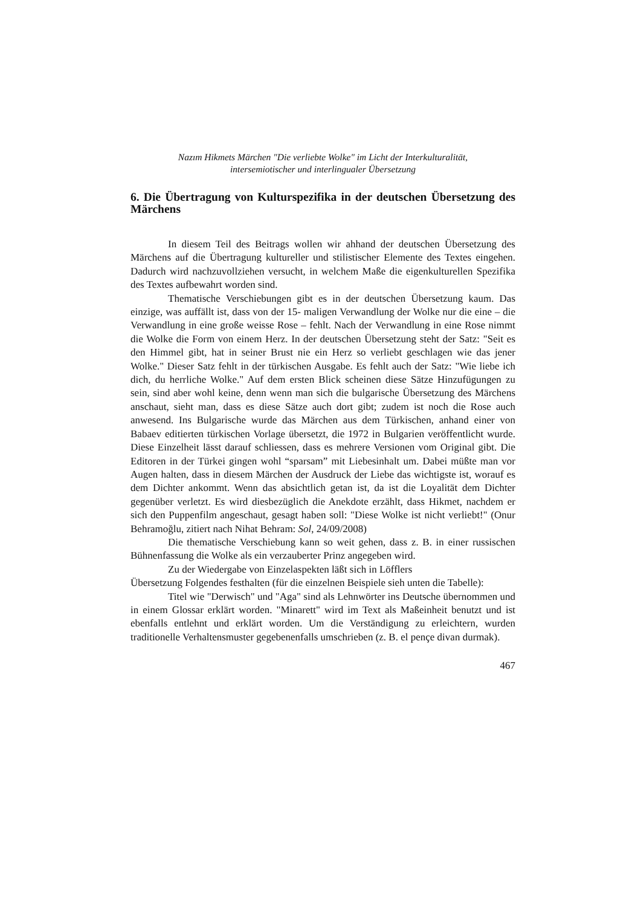Nazım Hikmets Märchen "Die verliebte Wolke" im Licht der Interkulturalität,
intersemiotischer und interlingualer Übersetzung
6. Die Übertragung von Kulturspezifika in der deutschen Übersetzung des Märchens
In diesem Teil des Beitrags wollen wir ahhand der deutschen Übersetzung des Märchens auf die Übertragung kultureller und stilistischer Elemente des Textes eingehen. Dadurch wird nachzuvollziehen versucht, in welchem Maße die eigenkulturellen Spezifika des Textes aufbewahrt worden sind.
Thematische Verschiebungen gibt es in der deutschen Übersetzung kaum. Das einzige, was auffällt ist, dass von der 15- maligen Verwandlung der Wolke nur die eine – die Verwandlung in eine große weisse Rose – fehlt. Nach der Verwandlung in eine Rose nimmt die Wolke die Form von einem Herz. In der deutschen Übersetzung steht der Satz: "Seit es den Himmel gibt, hat in seiner Brust nie ein Herz so verliebt geschlagen wie das jener Wolke." Dieser Satz fehlt in der türkischen Ausgabe. Es fehlt auch der Satz: "Wie liebe ich dich, du herrliche Wolke." Auf dem ersten Blick scheinen diese Sätze Hinzufügungen zu sein, sind aber wohl keine, denn wenn man sich die bulgarische Übersetzung des Märchens anschaut, sieht man, dass es diese Sätze auch dort gibt; zudem ist noch die Rose auch anwesend. Ins Bulgarische wurde das Märchen aus dem Türkischen, anhand einer von Babaev editierten türkischen Vorlage übersetzt, die 1972 in Bulgarien veröffentlicht wurde. Diese Einzelheit lässt darauf schliessen, dass es mehrere Versionen vom Original gibt. Die Editoren in der Türkei gingen wohl “sparsam” mit Liebesinhalt um. Dabei müßte man vor Augen halten, dass in diesem Märchen der Ausdruck der Liebe das wichtigste ist, worauf es dem Dichter ankommt. Wenn das absichtlich getan ist, da ist die Loyalität dem Dichter gegenüber verletzt. Es wird diesbezüglich die Anekdote erzählt, dass Hikmet, nachdem er sich den Puppenfilm angeschaut, gesagt haben soll: "Diese Wolke ist nicht verliebt!" (Onur Behramoğlu, zitiert nach Nihat Behram: Sol, 24/09/2008)
Die thematische Verschiebung kann so weit gehen, dass z. B. in einer russischen Bühnenfassung die Wolke als ein verzauberter Prinz angegeben wird.
Zu der Wiedergabe von Einzelaspekten läßt sich in Löfflers
Übersetzung Folgendes festhalten (für die einzelnen Beispiele sieh unten die Tabelle):
Titel wie "Derwisch" und "Aga" sind als Lehnwörter ins Deutsche übernommen und in einem Glossar erklärt worden. "Minarett" wird im Text als Maßeinheit benutzt und ist ebenfalls entlehnt und erklärt worden. Um die Verständigung zu erleichtern, wurden traditionelle Verhaltensmuster gegebenenfalls umschrieben (z. B. el pençe divan durmak).
467